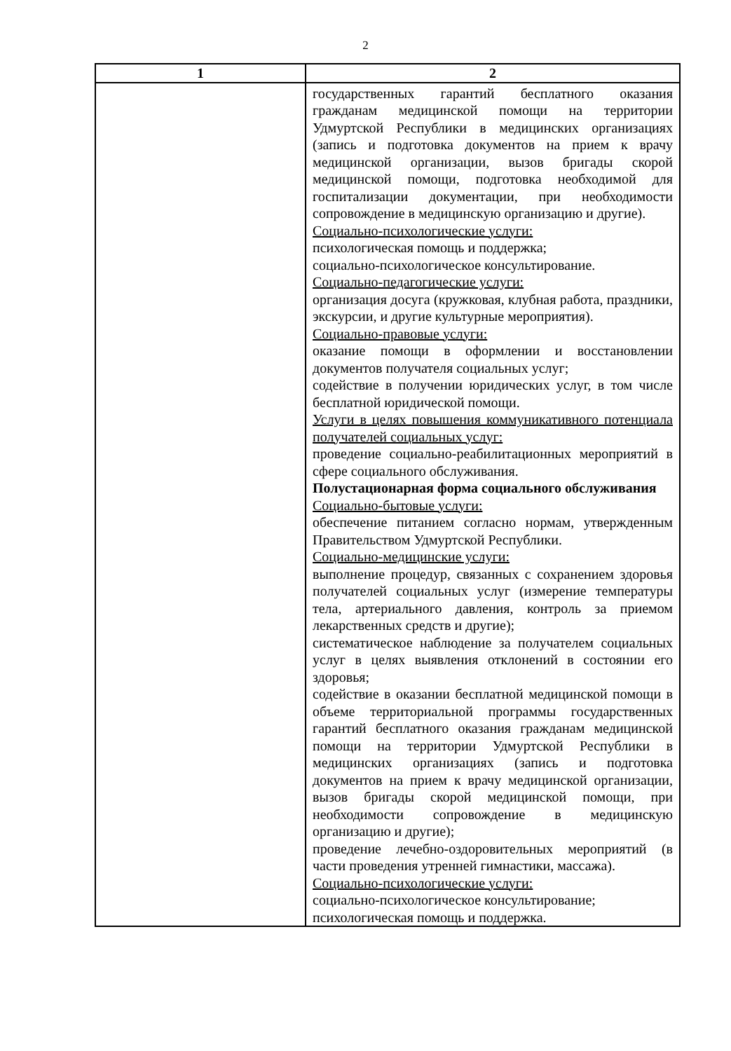2
| 1 | 2 |
| --- | --- |
| | государственных гарантий бесплатного оказания гражданам медицинской помощи на территории Удмуртской Республики в медицинских организациях (запись и подготовка документов на прием к врачу медицинской организации, вызов бригады скорой медицинской помощи, подготовка необходимой для госпитализации документации, при необходимости сопровождение в медицинскую организацию и другие). Социально-психологические услуги: психологическая помощь и поддержка; социально-психологическое консультирование. Социально-педагогические услуги: организация досуга (кружковая, клубная работа, праздники, экскурсии, и другие культурные мероприятия). Социально-правовые услуги: оказание помощи в оформлении и восстановлении документов получателя социальных услуг; содействие в получении юридических услуг, в том числе бесплатной юридической помощи. Услуги в целях повышения коммуникативного потенциала получателей социальных услуг: проведение социально-реабилитационных мероприятий в сфере социального обслуживания. Полустационарная форма социального обслуживания Социально-бытовые услуги: обеспечение питанием согласно нормам, утвержденным Правительством Удмуртской Республики. Социально-медицинские услуги: выполнение процедур, связанных с сохранением здоровья получателей социальных услуг (измерение температуры тела, артериального давления, контроль за приемом лекарственных средств и другие); систематическое наблюдение за получателем социальных услуг в целях выявления отклонений в состоянии его здоровья; содействие в оказании бесплатной медицинской помощи в объеме территориальной программы государственных гарантий бесплатного оказания гражданам медицинской помощи на территории Удмуртской Республики в медицинских организациях (запись и подготовка документов на прием к врачу медицинской организации, вызов бригады скорой медицинской помощи, при необходимости сопровождение в медицинскую организацию и другие); проведение лечебно-оздоровительных мероприятий (в части проведения утренней гимнастики, массажа). Социально-психологические услуги: социально-психологическое консультирование; психологическая помощь и поддержка. |